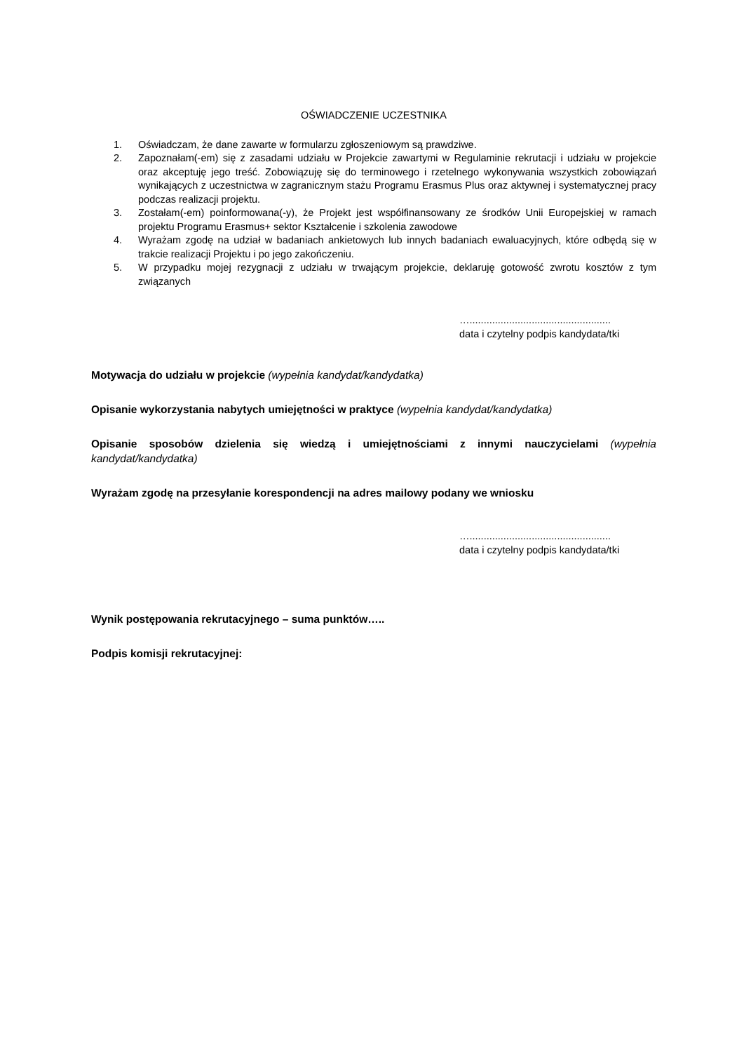OŚWIADCZENIE UCZESTNIKA
1. Oświadczam, że dane zawarte w formularzu zgłoszeniowym są prawdziwe.
2. Zapoznałam(-em) się z zasadami udziału w Projekcie zawartymi w Regulaminie rekrutacji i udziału w projekcie oraz akceptuję jego treść. Zobowiązuję się do terminowego i rzetelnego wykonywania wszystkich zobowiązań wynikających z uczestnictwa w zagranicznym stażu Programu Erasmus Plus oraz aktywnej i systematycznej pracy podczas realizacji projektu.
3. Zostałam(-em) poinformowana(-y), że Projekt jest współfinansowany ze środków Unii Europejskiej w ramach projektu Programu Erasmus+ sektor Kształcenie i szkolenia zawodowe
4. Wyrażam zgodę na udział w badaniach ankietowych lub innych badaniach ewaluacyjnych, które odbędą się w trakcie realizacji Projektu i po jego zakończeniu.
5. W przypadku mojej rezygnacji z udziału w trwającym projekcie, deklaruję gotowość zwrotu kosztów z tym związanych
…..................................................
data i czytelny podpis kandydata/tki
Motywacja do udziału w projekcie (wypełnia kandydat/kandydatka)
Opisanie wykorzystania nabytych umiejętności w praktyce (wypełnia kandydat/kandydatka)
Opisanie sposobów dzielenia się wiedzą i umiejętnościami z innymi nauczycielami (wypełnia kandydat/kandydatka)
Wyrażam zgodę na przesyłanie korespondencji na adres mailowy podany we wniosku
…..................................................
data i czytelny podpis kandydata/tki
Wynik postępowania rekrutacyjnego – suma punktów…..
Podpis komisji rekrutacyjnej: